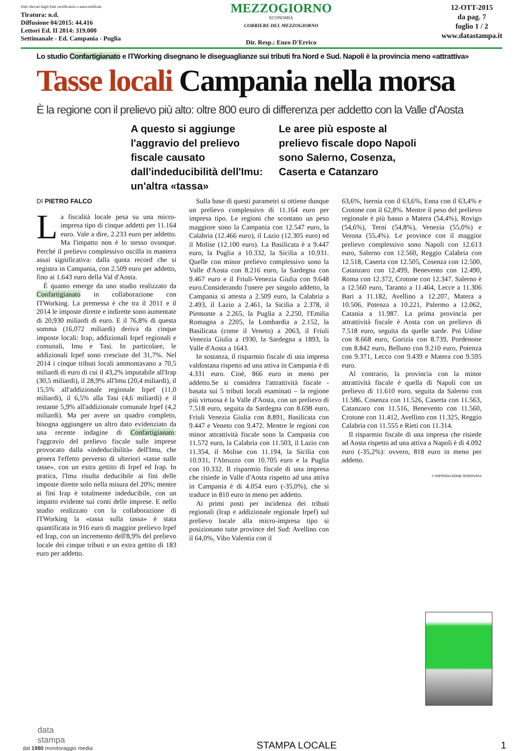Dati rilevati dagli Enti certificatori o autocertificati
Tiratura: n.d.
Diffusione 04/2015: 44.416
Lettori Ed. II 2014: 319.000
Settimanale - Ed. Campania - Puglia
MEZZOGIORNO
ECONOMIA
CORRIERE DEL MEZZOGIORNO
Dir. Resp.: Enzo D'Errico
12-OTT-2015
da pag. 7
foglio 1 / 2
www.datastampa.it
Lo studio Confartigianato e ITWorking disegnano le diseguaglianze sui tributi fra Nord e Sud. Napoli è la provincia meno «attrattiva»
Tasse locali Campania nella morsa
È la regione con il prelievo più alto: oltre 800 euro di differenza per addetto con la Valle d'Aosta
A questo si aggiunge l'aggravio del prelievo fiscale causato dall'indeducibilità dell'Imu: un'altra «tassa»
Le aree più esposte al prelievo fiscale dopo Napoli sono Salerno, Cosenza, Caserta e Catanzaro
DI PIETRO FALCO
La fiscalità locale pesa su una micro-impresa tipo di cinque addetti per 11.164 euro. Vale a dire, 2.233 euro per addetto. Ma l'impatto non è lo stesso ovunque. Perché il prelievo complessivo oscilla in maniera assai significativa: dalla quota record che si registra in Campania, con 2.509 euro per addetto, fino ai 1.643 euro della Val d'Aosta.
È quanto emerge da uno studio realizzato da Confartigianato in collaborazione con ITWorking. La premessa è che tra il 2011 e il 2014 le imposte dirette e indirette sono aumentate di 20,930 miliardi di euro. E il 76,8% di questa somma (16,072 miliardi) deriva da cinque imposte locali: Irap, addizionali Irpef regionali e comunali, Imu e Tasi. In particolare, le addizionali Irpef sono cresciute del 31,7%. Nel 2014 i cinque tributi locali ammontavano a 70,5 miliardi di euro di cui il 43,2% imputabile all'Irap (30,5 miliardi), il 28,9% all'Imu (20,4 miliardi), il 15,5% all'addizionale regionale Irpef (11,0 miliardi), il 6,5% alla Tasi (4,6 miliardi) e il restante 5,9% all'addizionale comunale Irpef (4,2 miliardi). Ma per avere un quadro completo, bisogna aggiungere un altro dato evidenziato da una recente indagine di Confartigianato: l'aggravio del prelievo fiscale sulle imprese provocato dalla «indeducibilità» dell'Imu, che genera l'effetto perverso di ulteriori «tasse sulle tasse», con un extra gettito di Irpef ed Irap. In pratica, l'Imu risulta deducibile ai fini delle imposte dirette solo nella misura del 20%; mentre ai fini Irap è totalmente indeducibile, con un impatto evidente sui conti delle imprese. E nello studio realizzato con la collaborazione di ITWorking la «tassa sulla tassa» è stata quantificata in 916 euro di maggior prelievo Irpef ed Irap, con un incremento dell'8,9% del prelievo locale dei cinque tributi e un extra gettito di 183 euro per addetto.
Sulla base di questi parametri si ottiene dunque un prelievo complessivo di 11.164 euro per impresa tipo. Le regioni che scontano un peso maggiore sono la Campania con 12.547 euro, la Calabria (12.466 euro), il Lazio (12.305 euro) ed il Molise (12.100 euro). La Basilicata è a 9.447 euro, la Puglia a 10.332, la Sicilia a 10.931. Quelle con minor prelievo complessivo sono la Valle d'Aosta con 8.216 euro, la Sardegna con 9.467 euro e il Friuli-Venezia Giulia con 9.648 euro.Considerando l'onere per singolo addetto, la Campania si attesta a 2.509 euro, la Calabria a 2.493, il Lazio a 2.461, la Sicilia a 2.378, il Piemonte a 2.265, la Puglia a 2.250, l'Emilia Romagna a 2205, la Lombardia a 2.152, la Basilicata (come il Veneto) a 2063, il Friuli Venezia Giulia a 1930, la Sardegna a 1893, la Valle d'Aosta a 1643.
In sostanza, il risparmio fiscale di una impresa valdostana rispetto ad una attiva in Campania è di 4.331 euro. Cioè, 866 euro in meno per addetto.Se si considera l'attrattività fiscale - basata sui 5 tributi locali esaminati – la regione più virtuosa è la Valle d'Aosta, con un prelievo di 7.518 euro, seguita da Sardegna con 8.698 euro, Friuli Venezia Giulia con 8.891, Basilicata con 9.447 e Veneto con 9.472. Mentre le regioni con minor attrattività fiscale sono la Campania con 11.572 euro, la Calabria con 11.503, il Lazio con 11.354, il Molise con 11.194, la Sicilia con 10.931, l'Abruzzo con 10.705 euro e la Puglia con 10.332. Il risparmio fiscale di una impresa che risiede in Valle d'Aosta rispetto ad una attiva in Campania è di 4.054 euro (-35,0%), che si traduce in 810 euro in meno per addetto.
Ai primi posti per incidenza dei tributi regionali (Irap e addizionale regionale Irpef) sul prelievo locale alla micro-impresa tipo si posizionano tutte province del Sud: Avellino con il 64,0%, Vibo Valentia con il
63,6%, Isernia con il 63,6%, Enna con il 63,4% e Crotone con il 62,8%. Mentre il peso del prelievo regionale è più basso a Matera (54,4%), Rovigo (54,6%), Terni (54,8%), Venezia (55,0%) e Verona (55,4%). Le province con il maggior prelievo complessivo sono Napoli con 12.613 euro, Salerno con 12.560, Reggio Calabria con 12.518, Caserta con 12.505, Cosenza con 12.500, Catanzaro con 12.499, Benevento con 12.490, Roma con 12.372, Crotone con 12.347. Salerno è a 12.560 euro, Taranto a 11.464, Lecce a 11.306 Bari a 11.182, Avellino a 12.207, Matera a 10.506, Potenza a 10.221, Palermo a 12.062, Catania a 11.987. La prima provincia per attrattività fiscale è Aosta con un prelievo di 7.518 euro, seguita da quelle sarde. Poi Udine con 8.668 euro, Gorizia con 8.739, Pordenone con 8.842 euro, Belluno con 9.210 euro, Potenza con 9.371, Lecco con 9.439 e Matera con 9.595 euro.
Al contrario, la provincia con la minor attrattività fiscale è quella di Napoli con un prelievo di 11.610 euro, seguita da Salerno con 11.586, Cosenza con 11.526, Caserta con 11.563, Catanzaro con 11.516, Benevento con 11.560, Crotone con 11.412, Avellino con 11.325, Reggio Calabria con 11.555 e Rieti con 11.314.
Il risparmio fiscale di una impresa che risiede ad Aosta rispetto ad una attiva a Napoli è di 4.092 euro (-35,2%): ovvero, 818 euro in meno per addetto.
© RIPRODUZIONE RISERVATA
data
stampa
dal 1980 monitoraggio media
STAMPA LOCALE
1